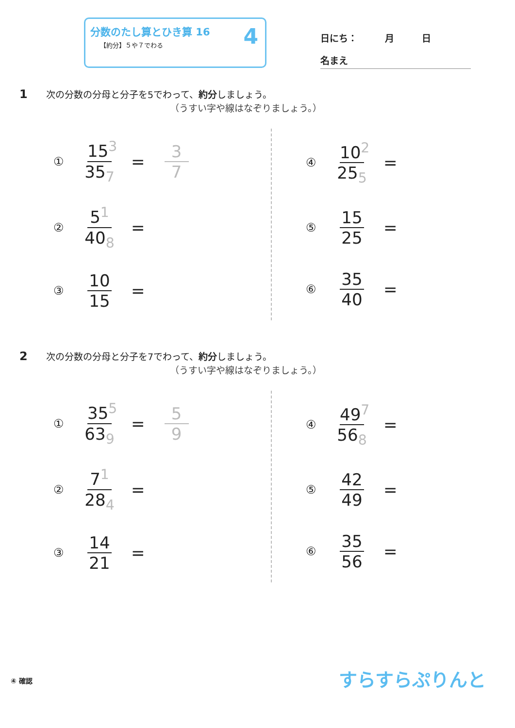分数のたし算とひき算 16
【約分】５や７でわる
4
日にち：　　　月　　　日
名まえ
1 次の分数の分母と分子を5でわって、約分しましょう。
（うすい字や線はなぞりましょう。）
① 15<sup>3</sup> 35<sub>7</sub> = 3 7
② 5<sup>1</sup> 40<sub>8</sub> =
③ 10 15 =
④ 10<sup>2</sup> 25<sub>5</sub> =
⑤ 15 25 =
⑥ 35 40 =
2 次の分数の分母と分子を7でわって、約分しましょう。
（うすい字や線はなぞりましょう。）
① 35<sup>5</sup> 63<sub>9</sub> = 5 9
② 7<sup>1</sup> 28<sub>4</sub> =
③ 14 21 =
④ 49<sup>7</sup> 56<sub>8</sub> =
⑤ 42 49 =
⑥ 35 56 =
④ 確認 すらすらぷりんと